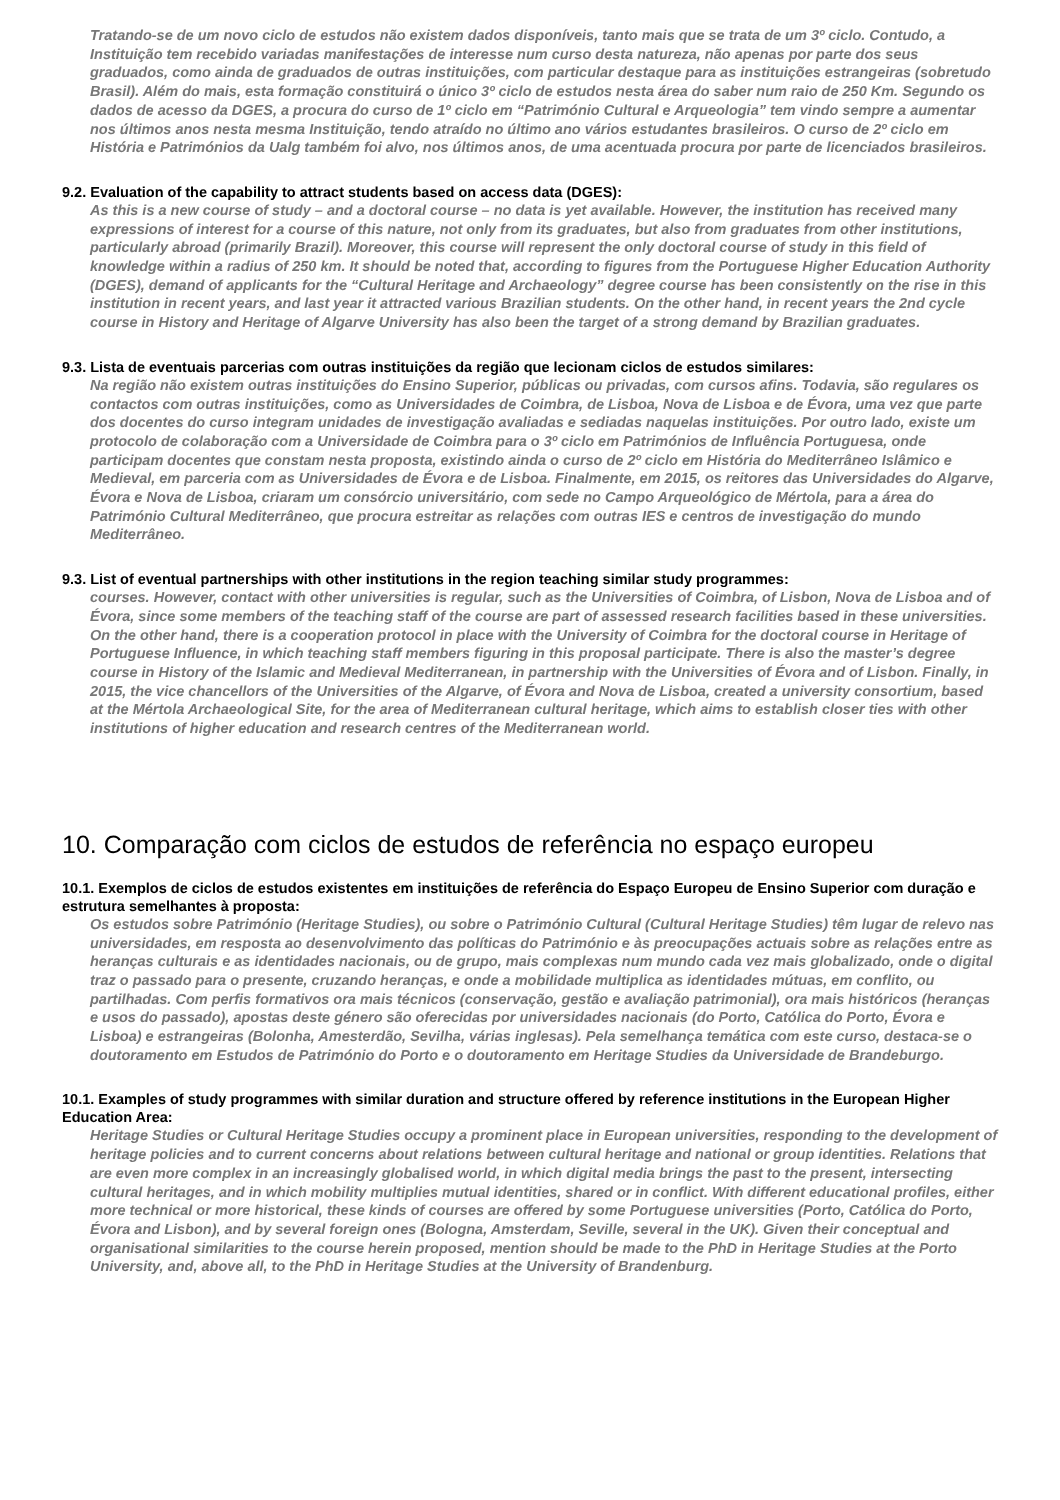Tratando-se de um novo ciclo de estudos não existem dados disponíveis, tanto mais que se trata de um 3º ciclo. Contudo, a Instituição tem recebido variadas manifestações de interesse num curso desta natureza, não apenas por parte dos seus graduados, como ainda de graduados de outras instituições, com particular destaque para as instituições estrangeiras (sobretudo Brasil). Além do mais, esta formação constituirá o único 3º ciclo de estudos nesta área do saber num raio de 250 Km. Segundo os dados de acesso da DGES, a procura do curso de 1º ciclo em “Património Cultural e Arqueologia” tem vindo sempre a aumentar nos últimos anos nesta mesma Instituição, tendo atraído no último ano vários estudantes brasileiros. O curso de 2º ciclo em História e Patrimónios da Ualg também foi alvo, nos últimos anos, de uma acentuada procura por parte de licenciados brasileiros.
9.2. Evaluation of the capability to attract students based on access data (DGES):
As this is a new course of study – and a doctoral course – no data is yet available. However, the institution has received many expressions of interest for a course of this nature, not only from its graduates, but also from graduates from other institutions, particularly abroad (primarily Brazil). Moreover, this course will represent the only doctoral course of study in this field of knowledge within a radius of 250 km. It should be noted that, according to figures from the Portuguese Higher Education Authority (DGES), demand of applicants for the “Cultural Heritage and Archaeology” degree course has been consistently on the rise in this institution in recent years, and last year it attracted various Brazilian students. On the other hand, in recent years the 2nd cycle course in History and Heritage of Algarve University has also been the target of a strong demand by Brazilian graduates.
9.3. Lista de eventuais parcerias com outras instituições da região que lecionam ciclos de estudos similares:
Na região não existem outras instituições do Ensino Superior, públicas ou privadas, com cursos afins. Todavia, são regulares os contactos com outras instituições, como as Universidades de Coimbra, de Lisboa, Nova de Lisboa e de Évora, uma vez que parte dos docentes do curso integram unidades de investigação avaliadas e sediadas naquelas instituições. Por outro lado, existe um protocolo de colaboração com a Universidade de Coimbra para o 3º ciclo em Patrimónios de Influência Portuguesa, onde participam docentes que constam nesta proposta, existindo ainda o curso de 2º ciclo em História do Mediterrâneo Islâmico e Medieval, em parceria com as Universidades de Évora e de Lisboa. Finalmente, em 2015, os reitores das Universidades do Algarve, Évora e Nova de Lisboa, criaram um consórcio universitário, com sede no Campo Arqueológico de Mértola, para a área do Património Cultural Mediterrâneo, que procura estreitar as relações com outras IES e centros de investigação do mundo Mediterrâneo.
9.3. List of eventual partnerships with other institutions in the region teaching similar study programmes:
courses. However, contact with other universities is regular, such as the Universities of Coimbra, of Lisbon, Nova de Lisboa and of Évora, since some members of the teaching staff of the course are part of assessed research facilities based in these universities. On the other hand, there is a cooperation protocol in place with the University of Coimbra for the doctoral course in Heritage of Portuguese Influence, in which teaching staff members figuring in this proposal participate. There is also the master’s degree course in History of the Islamic and Medieval Mediterranean, in partnership with the Universities of Évora and of Lisbon. Finally, in 2015, the vice chancellors of the Universities of the Algarve, of Évora and Nova de Lisboa, created a university consortium, based at the Mértola Archaeological Site, for the area of Mediterranean cultural heritage, which aims to establish closer ties with other institutions of higher education and research centres of the Mediterranean world.
10. Comparação com ciclos de estudos de referência no espaço europeu
10.1. Exemplos de ciclos de estudos existentes em instituições de referência do Espaço Europeu de Ensino Superior com duração e estrutura semelhantes à proposta:
Os estudos sobre Património (Heritage Studies), ou sobre o Património Cultural (Cultural Heritage Studies) têm lugar de relevo nas universidades, em resposta ao desenvolvimento das políticas do Património e às preocupações actuais sobre as relações entre as heranças culturais e as identidades nacionais, ou de grupo, mais complexas num mundo cada vez mais globalizado, onde o digital traz o passado para o presente, cruzando heranças, e onde a mobilidade multiplica as identidades mútuas, em conflito, ou partilhadas. Com perfis formativos ora mais técnicos (conservação, gestão e avaliação patrimonial), ora mais históricos (heranças e usos do passado), apostas deste género são oferecidas por universidades nacionais (do Porto, Católica do Porto, Évora e Lisboa) e estrangeiras (Bolonha, Amesterdão, Sevilha, várias inglesas). Pela semelhança temática com este curso, destaca-se o doutoramento em Estudos de Património do Porto e o doutoramento em Heritage Studies da Universidade de Brandeburgo.
10.1. Examples of study programmes with similar duration and structure offered by reference institutions in the European Higher Education Area:
Heritage Studies or Cultural Heritage Studies occupy a prominent place in European universities, responding to the development of heritage policies and to current concerns about relations between cultural heritage and national or group identities. Relations that are even more complex in an increasingly globalised world, in which digital media brings the past to the present, intersecting cultural heritages, and in which mobility multiplies mutual identities, shared or in conflict. With different educational profiles, either more technical or more historical, these kinds of courses are offered by some Portuguese universities (Porto, Católica do Porto, Évora and Lisbon), and by several foreign ones (Bologna, Amsterdam, Seville, several in the UK). Given their conceptual and organisational similarities to the course herein proposed, mention should be made to the PhD in Heritage Studies at the Porto University, and, above all, to the PhD in Heritage Studies at the University of Brandenburg.